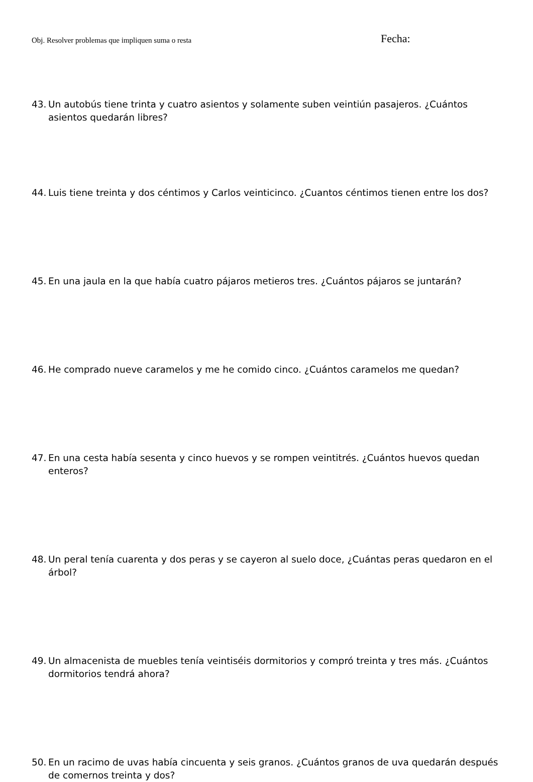Obj. Resolver problemas que impliquen suma o resta Fecha:
43. Un autobús tiene trinta y cuatro asientos y solamente suben veintiún pasajeros. ¿Cuántos asientos quedarán libres?
44. Luis tiene treinta y dos céntimos y Carlos veinticinco. ¿Cuantos céntimos tienen entre los dos?
45. En una jaula en la que había cuatro pájaros metieros tres. ¿Cuántos pájaros se juntarán?
46. He comprado nueve caramelos y me he comido cinco. ¿Cuántos caramelos me quedan?
47. En una cesta había sesenta y cinco huevos y se rompen veintitrés. ¿Cuántos huevos quedan enteros?
48. Un peral tenía cuarenta y dos peras y se cayeron al suelo doce, ¿Cuántas peras quedaron en el árbol?
49. Un almacenista de muebles tenía veintiséis dormitorios y compró treinta y tres más. ¿Cuántos dormitorios tendrá ahora?
50. En un racimo de uvas había cincuenta y seis granos. ¿Cuántos granos de uva quedarán después de comernos treinta y dos?